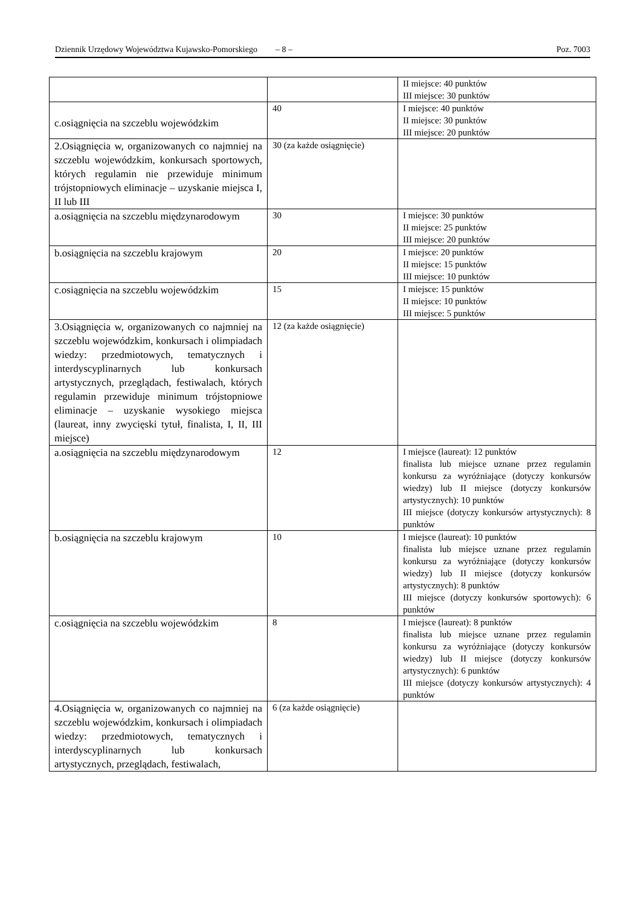Dziennik Urzędowy Województwa Kujawsko-Pomorskiego – 8 – Poz. 7003
| | | II miejsce: 40 punktów III miejsce: 30 punktów |
| c.osiągnięcia na szczeblu wojewódzkim | 40 | I miejsce: 40 punktów II miejsce: 30 punktów III miejsce: 20 punktów |
| 2.Osiągnięcia w, organizowanych co najmniej na szczeblu wojewódzkim, konkursach sportowych, których regulamin nie przewiduje minimum trójstopniowych eliminacje – uzyskanie miejsca I, II lub III | 30 (za każde osiągnięcie) | |
| a.osiągnięcia na szczeblu międzynarodowym | 30 | I miejsce: 30 punktów II miejsce: 25 punktów III miejsce: 20 punktów |
| b.osiągnięcia na szczeblu krajowym | 20 | I miejsce: 20 punktów II miejsce: 15 punktów III miejsce: 10 punktów |
| c.osiągnięcia na szczeblu wojewódzkim | 15 | I miejsce: 15 punktów II miejsce: 10 punktów III miejsce: 5 punktów |
| 3.Osiągnięcia w, organizowanych co najmniej na szczeblu wojewódzkim, konkursach i olimpiadach wiedzy: przedmiotowych, tematycznych i interdyscyplinarnych lub konkursach artystycznych, przeglądach, festiwalach, których regulamin przewiduje minimum trójstopniowe eliminacje – uzyskanie wysokiego miejsca (laureat, inny zwycięski tytuł, finalista, I, II, III miejsce) | 12 (za każde osiągnięcie) | |
| a.osiągnięcia na szczeblu międzynarodowym | 12 | I miejsce (laureat): 12 punktów finalista lub miejsce uznane przez regulamin konkursu za wyróżniające (dotyczy konkursów wiedzy) lub II miejsce (dotyczy konkursów artystycznych): 10 punktów III miejsce (dotyczy konkursów artystycznych): 8 punktów |
| b.osiągnięcia na szczeblu krajowym | 10 | I miejsce (laureat): 10 punktów finalista lub miejsce uznane przez regulamin konkursu za wyróżniające (dotyczy konkursów wiedzy) lub II miejsce (dotyczy konkursów artystycznych): 8 punktów III miejsce (dotyczy konkursów sportowych): 6 punktów |
| c.osiągnięcia na szczeblu wojewódzkim | 8 | I miejsce (laureat): 8 punktów finalista lub miejsce uznane przez regulamin konkursu za wyróżniające (dotyczy konkursów wiedzy) lub II miejsce (dotyczy konkursów artystycznych): 6 punktów III miejsce (dotyczy konkursów artystycznych): 4 punktów |
| 4.Osiągnięcia w, organizowanych co najmniej na szczeblu wojewódzkim, konkursach i olimpiadach wiedzy: przedmiotowych, tematycznych i interdyscyplinarnych lub konkursach artystycznych, przeglądach, festiwalach, | 6 (za każde osiągnięcie) | |